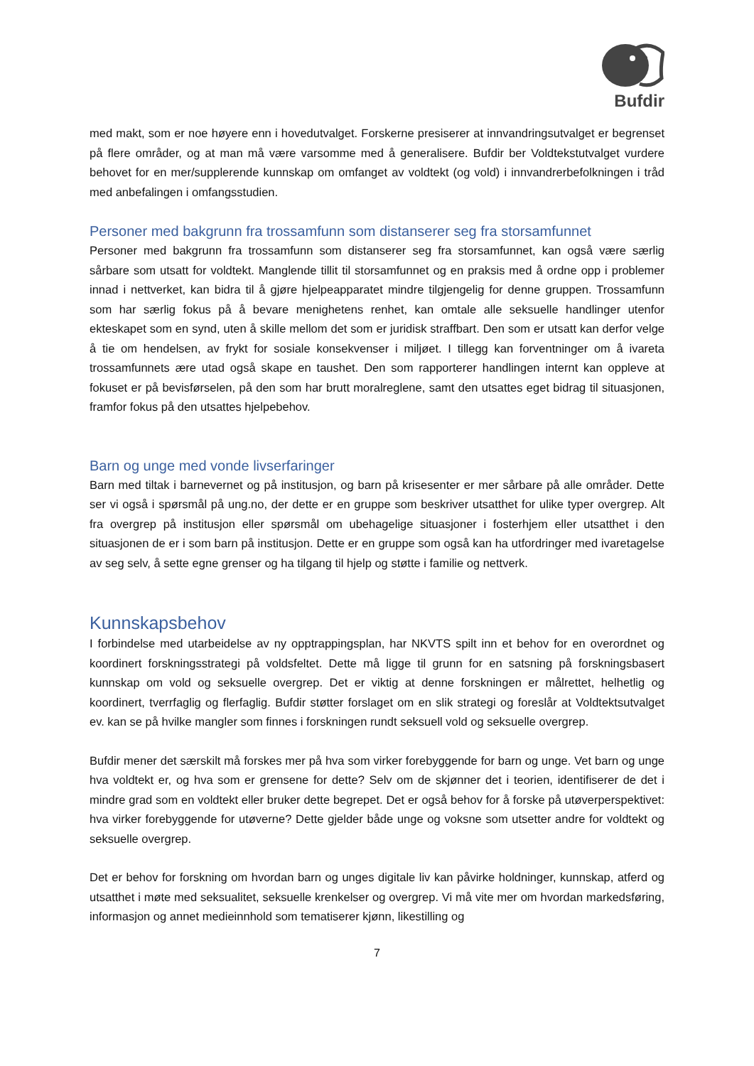Bufdir
med makt, som er noe høyere enn i hovedutvalget. Forskerne presiserer at innvandringsutvalget er begrenset på flere områder, og at man må være varsomme med å generalisere. Bufdir ber Voldtekstutvalget vurdere behovet for en mer/supplerende kunnskap om omfanget av voldtekt (og vold) i innvandrerbefolkningen i tråd med anbefalingen i omfangsstudien.
Personer med bakgrunn fra trossamfunn som distanserer seg fra storsamfunnet
Personer med bakgrunn fra trossamfunn som distanserer seg fra storsamfunnet, kan også være særlig sårbare som utsatt for voldtekt. Manglende tillit til storsamfunnet og en praksis med å ordne opp i problemer innad i nettverket, kan bidra til å gjøre hjelpeapparatet mindre tilgjengelig for denne gruppen. Trossamfunn som har særlig fokus på å bevare menighetens renhet, kan omtale alle seksuelle handlinger utenfor ekteskapet som en synd, uten å skille mellom det som er juridisk straffbart. Den som er utsatt kan derfor velge å tie om hendelsen, av frykt for sosiale konsekvenser i miljøet. I tillegg kan forventninger om å ivareta trossamfunnets ære utad også skape en taushet. Den som rapporterer handlingen internt kan oppleve at fokuset er på bevisførselen, på den som har brutt moralreglene, samt den utsattes eget bidrag til situasjonen, framfor fokus på den utsattes hjelpebehov.
Barn og unge med vonde livserfaringer
Barn med tiltak i barnevernet og på institusjon, og barn på krisesenter er mer sårbare på alle områder. Dette ser vi også i spørsmål på ung.no, der dette er en gruppe som beskriver utsatthet for ulike typer overgrep. Alt fra overgrep på institusjon eller spørsmål om ubehagelige situasjoner i fosterhjem eller utsatthet i den situasjonen de er i som barn på institusjon. Dette er en gruppe som også kan ha utfordringer med ivaretagelse av seg selv, å sette egne grenser og ha tilgang til hjelp og støtte i familie og nettverk.
Kunnskapsbehov
I forbindelse med utarbeidelse av ny opptrappingsplan, har NKVTS spilt inn et behov for en overordnet og koordinert forskningsstrategi på voldsfeltet. Dette må ligge til grunn for en satsning på forskningsbasert kunnskap om vold og seksuelle overgrep. Det er viktig at denne forskningen er målrettet, helhetlig og koordinert, tverrfaglig og flerfaglig. Bufdir støtter forslaget om en slik strategi og foreslår at Voldtektsutvalget ev. kan se på hvilke mangler som finnes i forskningen rundt seksuell vold og seksuelle overgrep.
Bufdir mener det særskilt må forskes mer på hva som virker forebyggende for barn og unge. Vet barn og unge hva voldtekt er, og hva som er grensene for dette? Selv om de skjønner det i teorien, identifiserer de det i mindre grad som en voldtekt eller bruker dette begrepet. Det er også behov for å forske på utøverperspektivet: hva virker forebyggende for utøverne? Dette gjelder både unge og voksne som utsetter andre for voldtekt og seksuelle overgrep.
Det er behov for forskning om hvordan barn og unges digitale liv kan påvirke holdninger, kunnskap, atferd og utsatthet i møte med seksualitet, seksuelle krenkelser og overgrep. Vi må vite mer om hvordan markedsføring, informasjon og annet medieinnhold som tematiserer kjønn, likestilling og
7